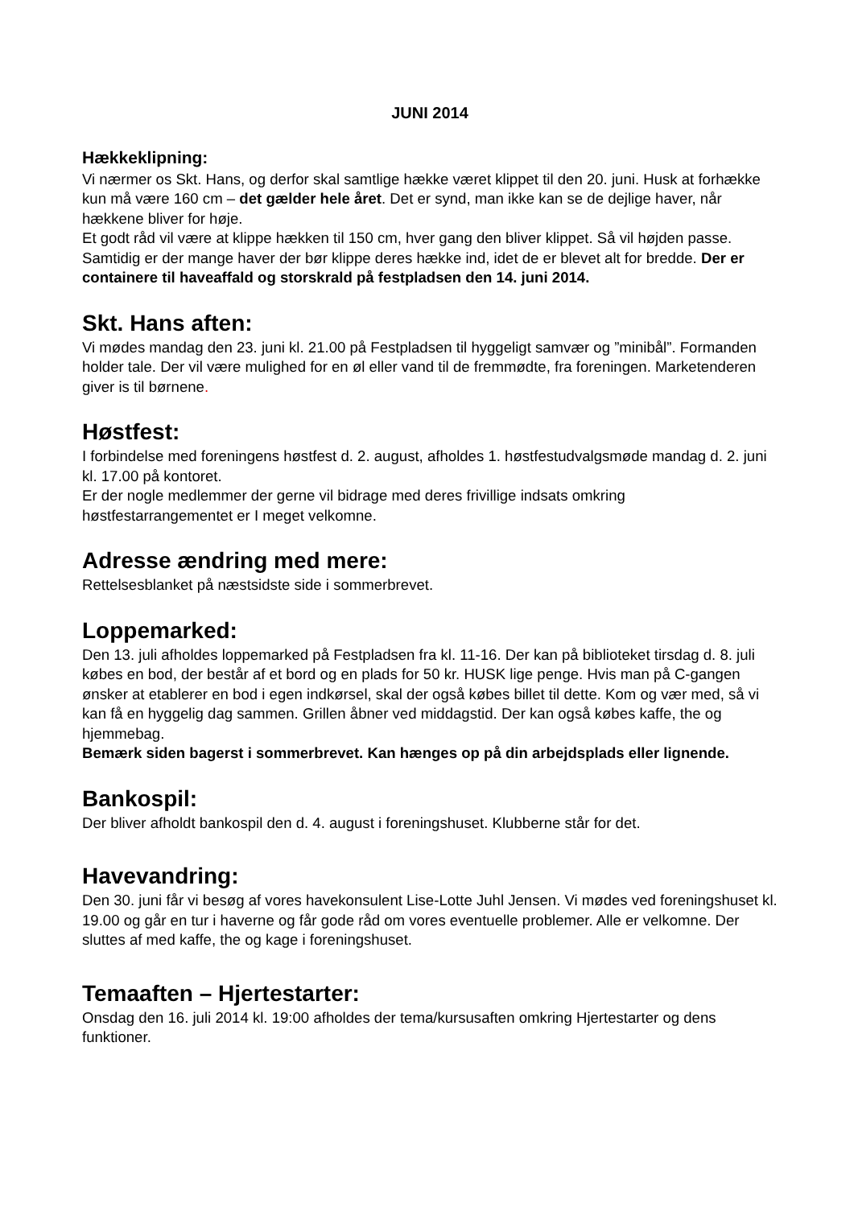JUNI 2014
Hækkeklipning:
Vi nærmer os Skt. Hans, og derfor skal samtlige hække været klippet til den 20. juni. Husk at forhække kun må være 160 cm – det gælder hele året. Det er synd, man ikke kan se de dejlige haver, når hækkene bliver for høje.
Et godt råd vil være at klippe hækken til 150 cm, hver gang den bliver klippet. Så vil højden passe. Samtidig er der mange haver der bør klippe deres hække ind, idet de er blevet alt for bredde. Der er containere til haveaffald og storskrald på festpladsen den 14. juni 2014.
Skt. Hans aften:
Vi mødes mandag den 23. juni kl. 21.00 på Festpladsen til hyggeligt samvær og ”minibål”. Formanden holder tale. Der vil være mulighed for en øl eller vand til de fremmødte, fra foreningen. Marketenderen giver is til børnene.
Høstfest:
I forbindelse med foreningens høstfest d. 2. august, afholdes 1. høstfestudvalgsmøde mandag d. 2. juni kl. 17.00 på kontoret.
Er der nogle medlemmer der gerne vil bidrage med deres frivillige indsats omkring høstfestarrangementet er I meget velkomne.
Adresse ændring med mere:
Rettelsesblanket på næstsidste side i sommerbrevet.
Loppemarked:
Den 13. juli afholdes loppemarked på Festpladsen fra kl. 11-16. Der kan på biblioteket tirsdag d. 8. juli købes en bod, der består af et bord og en plads for 50 kr. HUSK lige penge. Hvis man på C-gangen ønsker at etablerer en bod i egen indkørsel, skal der også købes billet til dette. Kom og vær med, så vi kan få en hyggelig dag sammen. Grillen åbner ved middagstid. Der kan også købes kaffe, the og hjemmebag.
Bemærk siden bagerst i sommerbrevet. Kan hænges op på din arbejdsplads eller lignende.
Bankospil:
Der bliver afholdt bankospil den d. 4. august i foreningshuset. Klubberne står for det.
Havevandring:
Den 30. juni får vi besøg af vores havekonsulent Lise-Lotte Juhl Jensen. Vi mødes ved foreningshuset kl. 19.00 og går en tur i haverne og får gode råd om vores eventuelle problemer. Alle er velkomne. Der sluttes af med kaffe, the og kage i foreningshuset.
Temaaften – Hjertestarter:
Onsdag den 16. juli 2014 kl. 19:00 afholdes der tema/kursusaften omkring Hjertestarter og dens funktioner.